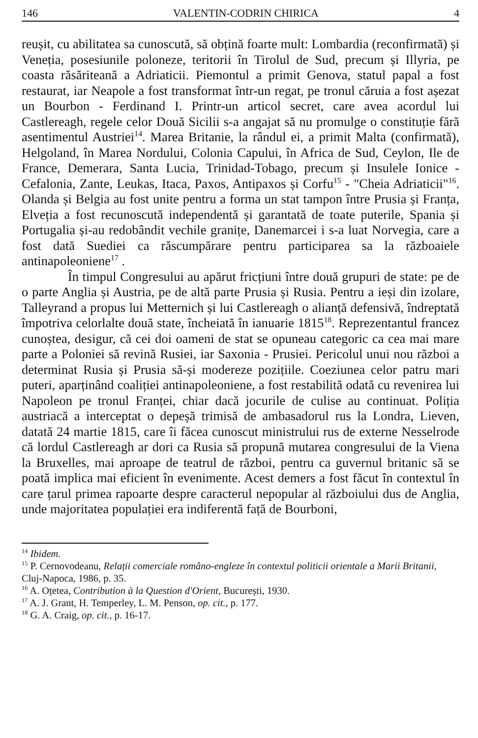146 VALENTIN-CODRIN CHIRICA 4
reușit, cu abilitatea sa cunoscută, să obțină foarte mult: Lombardia (reconfirmată) și Veneția, posesiunile poloneze, teritorii în Tirolul de Sud, precum și Illyria, pe coasta răsăriteană a Adriaticii. Piemontul a primit Genova, statul papal a fost restaurat, iar Neapole a fost transformat într-un regat, pe tronul căruia a fost așezat un Bourbon - Ferdinand I. Printr-un articol secret, care avea acordul lui Castlereagh, regele celor Două Sicilii s-a angajat să nu promulge o constituție fără asentimentul Austriei<sup>14</sup>. Marea Britanie, la rândul ei, a primit Malta (confirmată), Helgoland, în Marea Nordului, Colonia Capului, în Africa de Sud, Ceylon, Ile de France, Demerara, Santa Lucia, Trinidad-Tobago, precum și Insulele Ionice - Cefalonia, Zante, Leukas, Itaca, Paxos, Antipaxos și Corfu<sup>15</sup> - "Cheia Adriaticii"<sup>16</sup>. Olanda și Belgia au fost unite pentru a forma un stat tampon între Prusia și Franța, Elveția a fost recunoscută independentă și garantată de toate puterile, Spania și Portugalia și-au redobândit vechile granițe, Danemarcei i s-a luat Norvegia, care a fost dată Suediei ca răscumpărare pentru participarea sa la războaiele antinapoleoniene<sup>17</sup> .
În timpul Congresului au apărut fricțiuni între două grupuri de state: pe de o parte Anglia și Austria, pe de altă parte Prusia și Rusia. Pentru a ieși din izolare, Talleyrand a propus lui Metternich și lui Castlereagh o alianță defensivă, îndreptată împotriva celorlalte două state, încheiată în ianuarie 1815<sup>18</sup>. Reprezentantul francez cunoștea, desigur, că cei doi oameni de stat se opuneau categoric ca cea mai mare parte a Poloniei să revină Rusiei, iar Saxonia - Prusiei. Pericolul unui nou război a determinat Rusia și Prusia să-și modereze pozițiile. Coeziunea celor patru mari puteri, aparținând coaliției antinapoleoniene, a fost restabilită odată cu revenirea lui Napoleon pe tronul Franței, chiar dacă jocurile de culise au continuat. Poliția austriacă a interceptat o depeșă trimisă de ambasadorul rus la Londra, Lieven, datată 24 martie 1815, care îi făcea cunoscut ministrului rus de externe Nesselrode că lordul Castlereagh ar dori ca Rusia să propună mutarea congresului de la Viena la Bruxelles, mai aproape de teatrul de război, pentru ca guvernul britanic să se poată implica mai eficient în evenimente. Acest demers a fost făcut în contextul în care țarul primea rapoarte despre caracterul nepopular al războiului dus de Anglia, unde majoritatea populației era indiferentă față de Bourboni,
<sup>14</sup> Ibidem.
<sup>15</sup> P. Cernovodeanu, Relații comerciale româno-engleze în contextul politicii orientale a Marii Britanii, Cluj-Napoca, 1986, p. 35.
<sup>16</sup> A. Oțetea, Contribution à la Question d'Orient, București, 1930.
<sup>17</sup> A. J. Grant, H. Temperley, L. M. Penson, op. cit., p. 177.
<sup>18</sup> G. A. Craig, op. cit., p. 16-17.